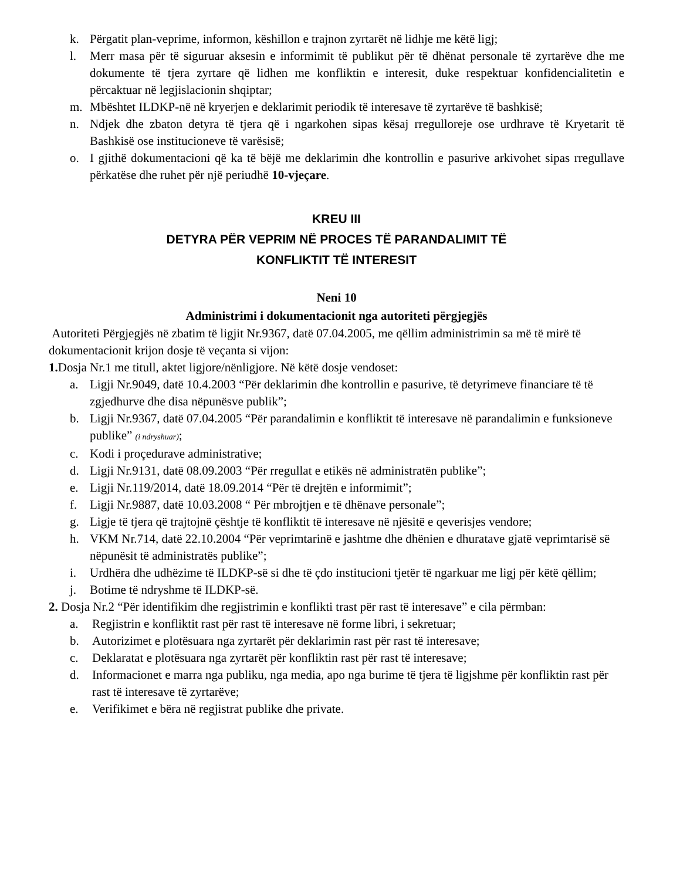k. Përgatit plan-veprime, informon, këshillon e trajnon zyrtarët në lidhje me këtë ligj;
l. Merr masa për të siguruar aksesin e informimit të publikut për të dhënat personale të zyrtarëve dhe me dokumente të tjera zyrtare që lidhen me konfliktin e interesit, duke respektuar konfidencialitetin e përcaktuar në legjislacionin shqiptar;
m. Mbështet ILDKP-në në kryerjen e deklarimit periodik të interesave të zyrtarëve të bashkisë;
n. Ndjek dhe zbaton detyra të tjera që i ngarkohen sipas kësaj rregulloreje ose urdhrave të Kryetarit të Bashkisë ose institucioneve të varësisë;
o. I gjithë dokumentacioni që ka të bëjë me deklarimin dhe kontrollin e pasurive arkivohet sipas rregullave përkatëse dhe ruhet për një periudhë 10-vjeçare.
KREU III
DETYRA PËR VEPRIM NË PROCES TË PARANDALIMIT TË
KONFLIKTIT TË INTERESIT
Neni 10
Administrimi i dokumentacionit nga autoriteti përgjegjës
Autoriteti Përgjegjës në zbatim të ligjit Nr.9367, datë 07.04.2005, me qëllim administrimin sa më të mirë të dokumentacionit krijon dosje të veçanta si vijon:
1. Dosja Nr.1 me titull, aktet ligjore/nënligjore. Në këtë dosje vendoset:
a. Ligji Nr.9049, datë 10.4.2003 “Për deklarimin dhe kontrollin e pasurive, të detyrimeve financiare të të zgjedhurve dhe disa nëpunësve publik”;
b. Ligji Nr.9367, datë 07.04.2005 “Për parandalimin e konfliktit të interesave në parandalimin e funksioneve publike” (i ndryshuar);
c. Kodi i proçedurave administrative;
d. Ligji Nr.9131, datë 08.09.2003 “Për rregullat e etikës në administratën publike”;
e. Ligji Nr.119/2014, datë 18.09.2014 “Për të drejtën e informimit”;
f. Ligji Nr.9887, datë 10.03.2008 “ Për mbrojtjen e të dhënave personale”;
g. Ligje të tjera që trajtojnë çështje të konfliktit të interesave në njësitë e qeverisjes vendore;
h. VKM Nr.714, datë 22.10.2004 “Për veprimtarinë e jashtme dhe dhënien e dhuratave gjatë veprimtarisë së nëpunësit të administratës publike”;
i. Urdhëra dhe udhëzime të ILDKP-së si dhe të çdo institucioni tjetër të ngarkuar me ligj për këtë qëllim;
j. Botime të ndryshme të ILDKP-së.
2. Dosja Nr.2 “Për identifikim dhe regjistrimin e konflikti trast për rast të interesave” e cila përmban:
a. Regjistrin e konfliktit rast për rast të interesave në forme libri, i sekretuar;
b. Autorizimet e plotësuara nga zyrtarët për deklarimin rast për rast të interesave;
c. Deklaratat e plotësuara nga zyrtarët për konfliktin rast për rast të interesave;
d. Informacionet e marra nga publiku, nga media, apo nga burime të tjera të ligjshme për konfliktin rast për rast të interesave të zyrtarëve;
e. Verifikimet e bëra në regjistrat publike dhe private.